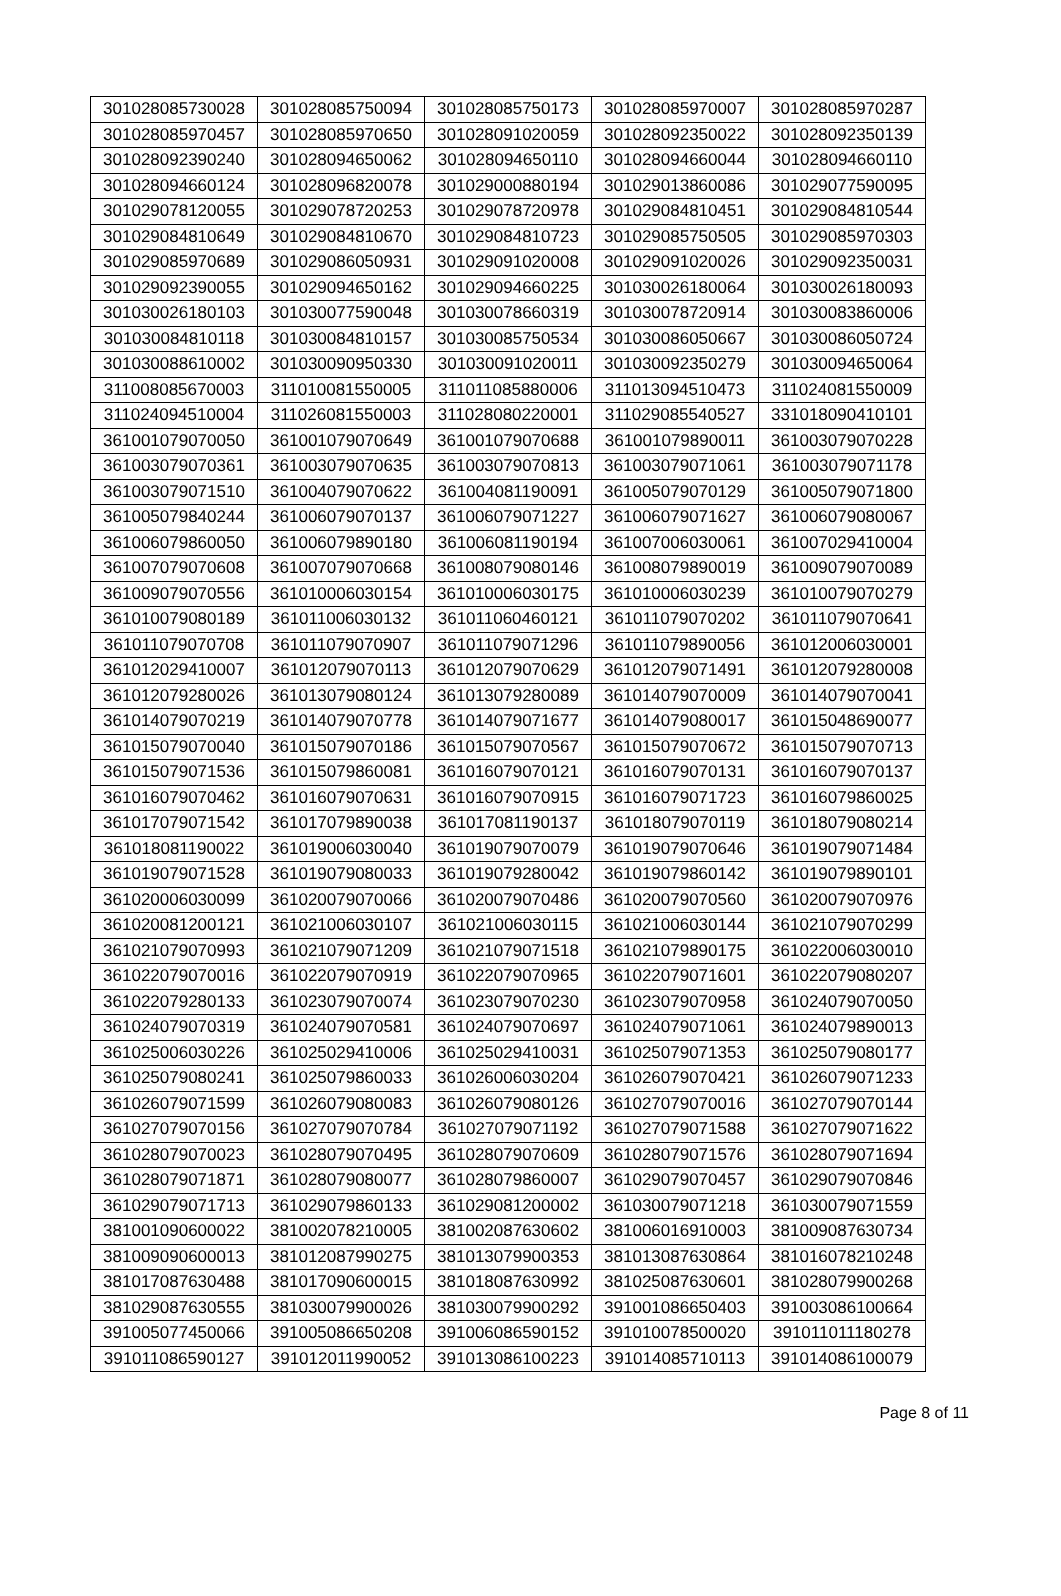| 301028085730028 | 301028085750094 | 301028085750173 | 301028085970007 | 301028085970287 |
| 301028085970457 | 301028085970650 | 301028091020059 | 301028092350022 | 301028092350139 |
| 301028092390240 | 301028094650062 | 301028094650110 | 301028094660044 | 301028094660110 |
| 301028094660124 | 301028096820078 | 301029000880194 | 301029013860086 | 301029077590095 |
| 301029078120055 | 301029078720253 | 301029078720978 | 301029084810451 | 301029084810544 |
| 301029084810649 | 301029084810670 | 301029084810723 | 301029085750505 | 301029085970303 |
| 301029085970689 | 301029086050931 | 301029091020008 | 301029091020026 | 301029092350031 |
| 301029092390055 | 301029094650162 | 301029094660225 | 301030026180064 | 301030026180093 |
| 301030026180103 | 301030077590048 | 301030078660319 | 301030078720914 | 301030083860006 |
| 301030084810118 | 301030084810157 | 301030085750534 | 301030086050667 | 301030086050724 |
| 301030088610002 | 301030090950330 | 301030091020011 | 301030092350279 | 301030094650064 |
| 311008085670003 | 311010081550005 | 311011085880006 | 311013094510473 | 311024081550009 |
| 311024094510004 | 311026081550003 | 311028080220001 | 311029085540527 | 331018090410101 |
| 361001079070050 | 361001079070649 | 361001079070688 | 361001079890011 | 361003079070228 |
| 361003079070361 | 361003079070635 | 361003079070813 | 361003079071061 | 361003079071178 |
| 361003079071510 | 361004079070622 | 361004081190091 | 361005079070129 | 361005079071800 |
| 361005079840244 | 361006079070137 | 361006079071227 | 361006079071627 | 361006079080067 |
| 361006079860050 | 361006079890180 | 361006081190194 | 361007006030061 | 361007029410004 |
| 361007079070608 | 361007079070668 | 361008079080146 | 361008079890019 | 361009079070089 |
| 361009079070556 | 361010006030154 | 361010006030175 | 361010006030239 | 361010079070279 |
| 361010079080189 | 361011006030132 | 361011060460121 | 361011079070202 | 361011079070641 |
| 361011079070708 | 361011079070907 | 361011079071296 | 361011079890056 | 361012006030001 |
| 361012029410007 | 361012079070113 | 361012079070629 | 361012079071491 | 361012079280008 |
| 361012079280026 | 361013079080124 | 361013079280089 | 361014079070009 | 361014079070041 |
| 361014079070219 | 361014079070778 | 361014079071677 | 361014079080017 | 361015048690077 |
| 361015079070040 | 361015079070186 | 361015079070567 | 361015079070672 | 361015079070713 |
| 361015079071536 | 361015079860081 | 361016079070121 | 361016079070131 | 361016079070137 |
| 361016079070462 | 361016079070631 | 361016079070915 | 361016079071723 | 361016079860025 |
| 361017079071542 | 361017079890038 | 361017081190137 | 361018079070119 | 361018079080214 |
| 361018081190022 | 361019006030040 | 361019079070079 | 361019079070646 | 361019079071484 |
| 361019079071528 | 361019079080033 | 361019079280042 | 361019079860142 | 361019079890101 |
| 361020006030099 | 361020079070066 | 361020079070486 | 361020079070560 | 361020079070976 |
| 361020081200121 | 361021006030107 | 361021006030115 | 361021006030144 | 361021079070299 |
| 361021079070993 | 361021079071209 | 361021079071518 | 361021079890175 | 361022006030010 |
| 361022079070016 | 361022079070919 | 361022079070965 | 361022079071601 | 361022079080207 |
| 361022079280133 | 361023079070074 | 361023079070230 | 361023079070958 | 361024079070050 |
| 361024079070319 | 361024079070581 | 361024079070697 | 361024079071061 | 361024079890013 |
| 361025006030226 | 361025029410006 | 361025029410031 | 361025079071353 | 361025079080177 |
| 361025079080241 | 361025079860033 | 361026006030204 | 361026079070421 | 361026079071233 |
| 361026079071599 | 361026079080083 | 361026079080126 | 361027079070016 | 361027079070144 |
| 361027079070156 | 361027079070784 | 361027079071192 | 361027079071588 | 361027079071622 |
| 361028079070023 | 361028079070495 | 361028079070609 | 361028079071576 | 361028079071694 |
| 361028079071871 | 361028079080077 | 361028079860007 | 361029079070457 | 361029079070846 |
| 361029079071713 | 361029079860133 | 361029081200002 | 361030079071218 | 361030079071559 |
| 381001090600022 | 381002078210005 | 381002087630602 | 381006016910003 | 381009087630734 |
| 381009090600013 | 381012087990275 | 381013079900353 | 381013087630864 | 381016078210248 |
| 381017087630488 | 381017090600015 | 381018087630992 | 381025087630601 | 381028079900268 |
| 381029087630555 | 381030079900026 | 381030079900292 | 391001086650403 | 391003086100664 |
| 391005077450066 | 391005086650208 | 391006086590152 | 391010078500020 | 391011011180278 |
| 391011086590127 | 391012011990052 | 391013086100223 | 391014085710113 | 391014086100079 |
Page 8 of 11